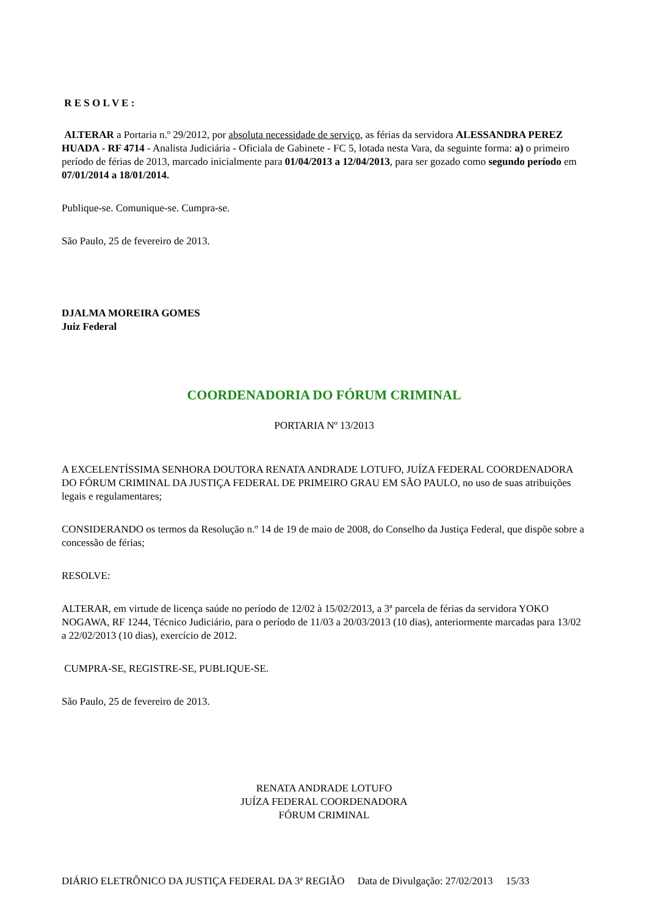R E S O L V E :
ALTERAR a Portaria n.º 29/2012, por absoluta necessidade de serviço, as férias da servidora ALESSANDRA PEREZ HUADA - RF 4714 - Analista Judiciária - Oficiala de Gabinete - FC 5, lotada nesta Vara, da seguinte forma: a) o primeiro período de férias de 2013, marcado inicialmente para 01/04/2013 a 12/04/2013, para ser gozado como segundo período em 07/01/2014 a 18/01/2014.
Publique-se. Comunique-se. Cumpra-se.
São Paulo, 25 de fevereiro de 2013.
DJALMA MOREIRA GOMES
Juiz Federal
COORDENADORIA DO FÓRUM CRIMINAL
PORTARIA Nº 13/2013
A EXCELENTÍSSIMA SENHORA DOUTORA RENATA ANDRADE LOTUFO, JUÍZA FEDERAL COORDENADORA DO FÓRUM CRIMINAL DA JUSTIÇA FEDERAL DE PRIMEIRO GRAU EM SÃO PAULO, no uso de suas atribuições legais e regulamentares;
CONSIDERANDO os termos da Resolução n.º 14 de 19 de maio de 2008, do Conselho da Justiça Federal, que dispõe sobre a concessão de férias;
RESOLVE:
ALTERAR, em virtude de licença saúde no período de 12/02 à 15/02/2013, a 3ª parcela de férias da servidora YOKO NOGAWA, RF 1244, Técnico Judiciário, para o período de 11/03 a 20/03/2013 (10 dias), anteriormente marcadas para 13/02 a 22/02/2013 (10 dias), exercício de 2012.
CUMPRA-SE, REGISTRE-SE, PUBLIQUE-SE.
São Paulo, 25 de fevereiro de 2013.
RENATA ANDRADE LOTUFO
JUÍZA FEDERAL COORDENADORA
FÓRUM CRIMINAL
DIÁRIO ELETRÔNICO DA JUSTIÇA FEDERAL DA 3ª REGIÃO Data de Divulgação: 27/02/2013 15/33